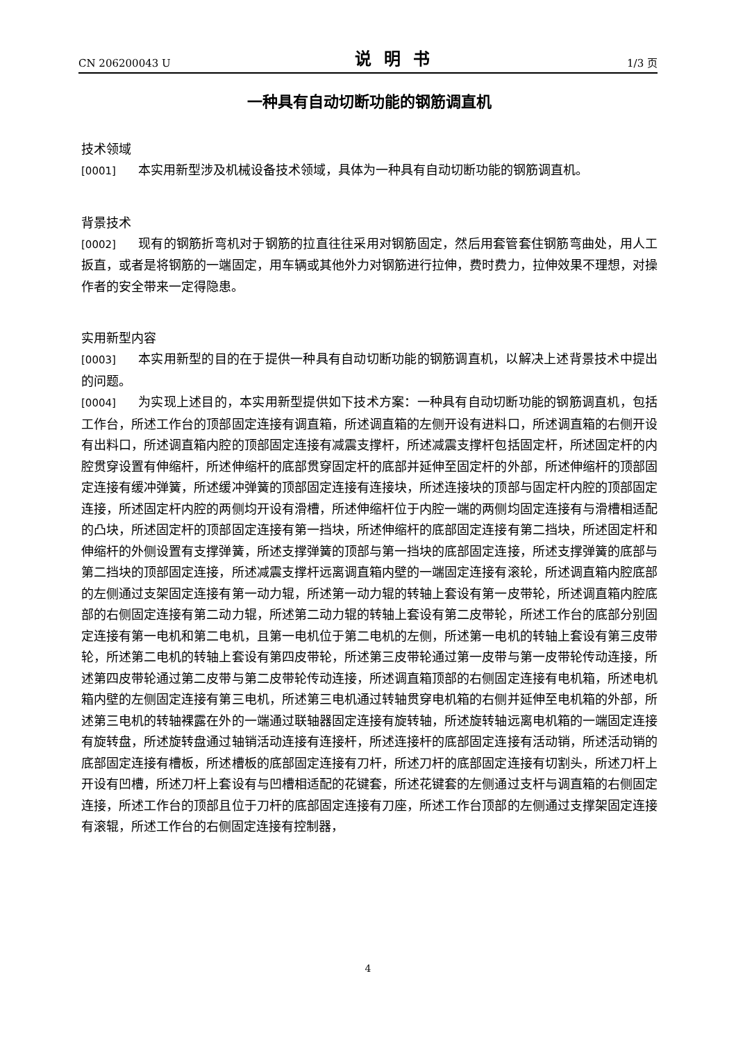CN 206200043 U 说明书 1/3 页
一种具有自动切断功能的钢筋调直机
技术领域
[0001] 本实用新型涉及机械设备技术领域，具体为一种具有自动切断功能的钢筋调直机。
背景技术
[0002] 现有的钢筋折弯机对于钢筋的拉直往往采用对钢筋固定，然后用套管套住钢筋弯曲处，用人工扳直，或者是将钢筋的一端固定，用车辆或其他外力对钢筋进行拉伸，费时费力，拉伸效果不理想，对操作者的安全带来一定得隐患。
实用新型内容
[0003] 本实用新型的目的在于提供一种具有自动切断功能的钢筋调直机，以解决上述背景技术中提出的问题。
[0004] 为实现上述目的，本实用新型提供如下技术方案：一种具有自动切断功能的钢筋调直机，包括工作台，所述工作台的顶部固定连接有调直箱，所述调直箱的左侧开设有进料口，所述调直箱的右侧开设有出料口，所述调直箱内腔的顶部固定连接有减震支撑杆，所述减震支撑杆包括固定杆，所述固定杆的内腔贯穿设置有伸缩杆，所述伸缩杆的底部贯穿固定杆的底部并延伸至固定杆的外部，所述伸缩杆的顶部固定连接有缓冲弹簧，所述缓冲弹簧的顶部固定连接有连接块，所述连接块的顶部与固定杆内腔的顶部固定连接，所述固定杆内腔的两侧均开设有滑槽，所述伸缩杆位于内腔一端的两侧均固定连接有与滑槽相适配的凸块，所述固定杆的顶部固定连接有第一挡块，所述伸缩杆的底部固定连接有第二挡块，所述固定杆和伸缩杆的外侧设置有支撑弹簧，所述支撑弹簧的顶部与第一挡块的底部固定连接，所述支撑弹簧的底部与第二挡块的顶部固定连接，所述减震支撑杆远离调直箱内壁的一端固定连接有滚轮，所述调直箱内腔底部的左侧通过支架固定连接有第一动力辊，所述第一动力辊的转轴上套设有第一皮带轮，所述调直箱内腔底部的右侧固定连接有第二动力辊，所述第二动力辊的转轴上套设有第二皮带轮，所述工作台的底部分别固定连接有第一电机和第二电机，且第一电机位于第二电机的左侧，所述第一电机的转轴上套设有第三皮带轮，所述第二电机的转轴上套设有第四皮带轮，所述第三皮带轮通过第一皮带与第一皮带轮传动连接，所述第四皮带轮通过第二皮带与第二皮带轮传动连接，所述调直箱顶部的右侧固定连接有电机箱，所述电机箱内壁的左侧固定连接有第三电机，所述第三电机通过转轴贯穿电机箱的右侧并延伸至电机箱的外部，所述第三电机的转轴裸露在外的一端通过联轴器固定连接有旋转轴，所述旋转轴远离电机箱的一端固定连接有旋转盘，所述旋转盘通过轴销活动连接有连接杆，所述连接杆的底部固定连接有活动销，所述活动销的底部固定连接有槽板，所述槽板的底部固定连接有刀杆，所述刀杆的底部固定连接有切割头，所述刀杆上开设有凹槽，所述刀杆上套设有与凹槽相适配的花键套，所述花键套的左侧通过支杆与调直箱的右侧固定连接，所述工作台的顶部且位于刀杆的底部固定连接有刀座，所述工作台顶部的左侧通过支撑架固定连接有滚辊，所述工作台的右侧固定连接有控制器，
4